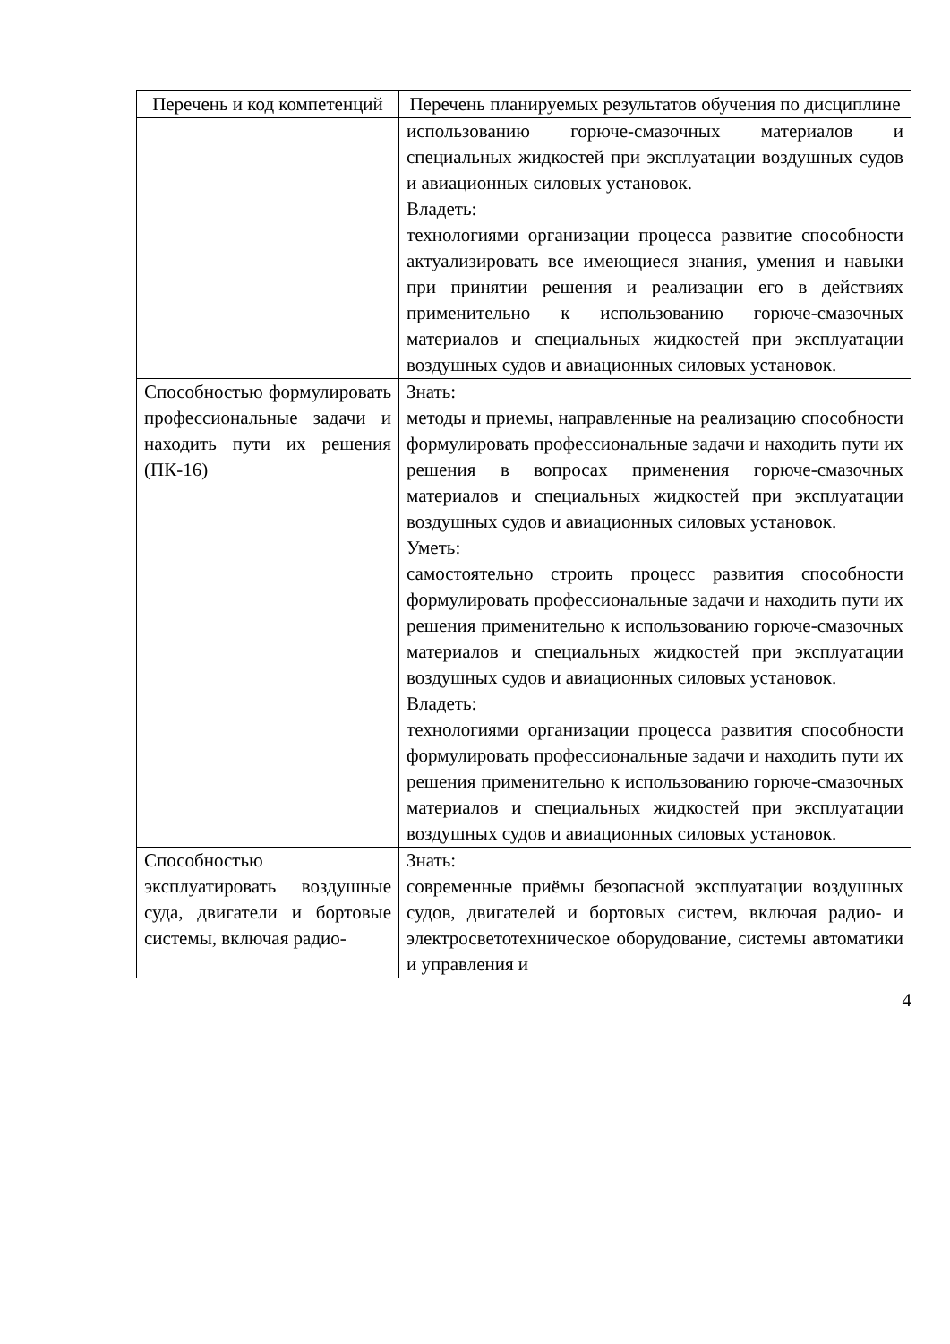| Перечень и код компетенций | Перечень планируемых результатов обучения по дисциплине |
| --- | --- |
| | использованию горюче-смазочных материалов и специальных жидкостей при эксплуатации воздушных судов и авиационных силовых установок. Владеть: технологиями организации процесса развитие способности актуализировать все имеющиеся знания, умения и навыки при принятии решения и реализации его в действиях применительно к использованию горюче-смазочных материалов и специальных жидкостей при эксплуатации воздушных судов и авиационных силовых установок. |
| Способностью формулировать профессиональные задачи и находить пути их решения (ПК-16) | Знать: методы и приемы, направленные на реализацию способности формулировать профессиональные задачи и находить пути их решения в вопросах применения горюче-смазочных материалов и специальных жидкостей при эксплуатации воздушных судов и авиационных силовых установок. Уметь: самостоятельно строить процесс развития способности формулировать профессиональные задачи и находить пути их решения применительно к использованию горюче-смазочных материалов и специальных жидкостей при эксплуатации воздушных судов и авиационных силовых установок. Владеть: технологиями организации процесса развития способности формулировать профессиональные задачи и находить пути их решения применительно к использованию горюче-смазочных материалов и специальных жидкостей при эксплуатации воздушных судов и авиационных силовых установок. |
| Способностью эксплуатировать воздушные суда, двигатели и бортовые системы, включая радио- | Знать: современные приёмы безопасной эксплуатации воздушных судов, двигателей и бортовых систем, включая радио- и электросветотехническое оборудование, системы автоматики и управления и |
4